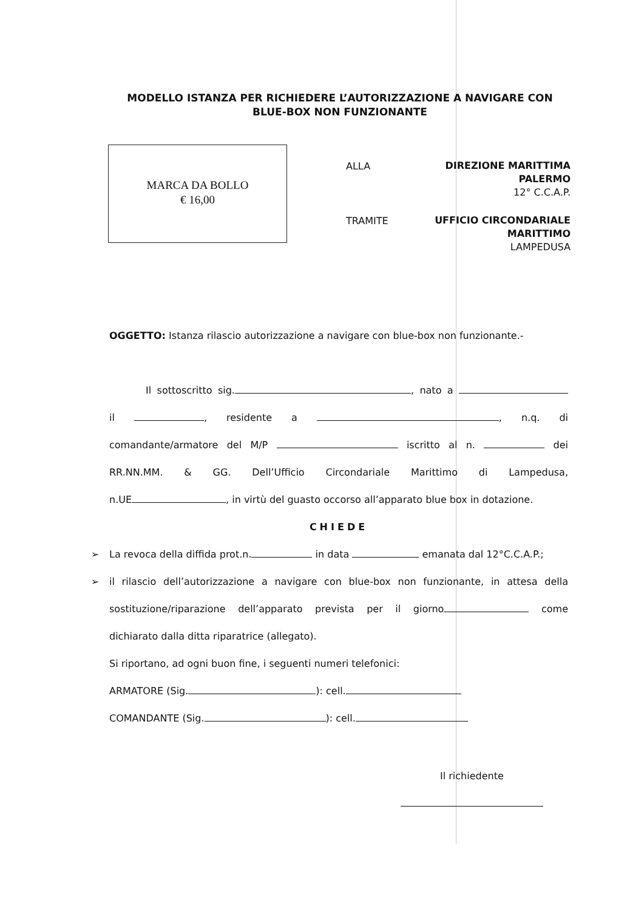MODELLO ISTANZA PER RICHIEDERE L’AUTORIZZAZIONE A NAVIGARE CON BLUE-BOX NON FUNZIONANTE
MARCA DA BOLLO
€ 16,00
ALLA
DIREZIONE MARITTIMA
PALERMO
12° C.C.A.P.
TRAMITE
UFFICIO CIRCONDARIALE
MARITTIMO
LAMPEDUSA
OGGETTO: Istanza rilascio autorizzazione a navigare con blue-box non funzionante.-
Il sottoscritto sig. , nato a
il , residente a , n.q. di
comandante/armatore del M/P iscritto al n. dei
RR.NN.MM. & GG. Dell’Ufficio Circondariale Marittimo di Lampedusa,
n.UE , in virtù del guasto occorso all’apparato blue box in dotazione.
CHIEDE
➢ La revoca della diffida prot.n. in data emanata dal 12°C.C.A.P.;
➢ il rilascio dell’autorizzazione a navigare con blue-box non funzionante, in attesa della
sostituzione/riparazione dell’apparato prevista per il giorno come
dichiarato dalla ditta riparatrice (allegato).
Si riportano, ad ogni buon fine, i seguenti numeri telefonici:
ARMATORE (Sig. ): cell.
COMANDANTE (Sig. ): cell.
Il richiedente